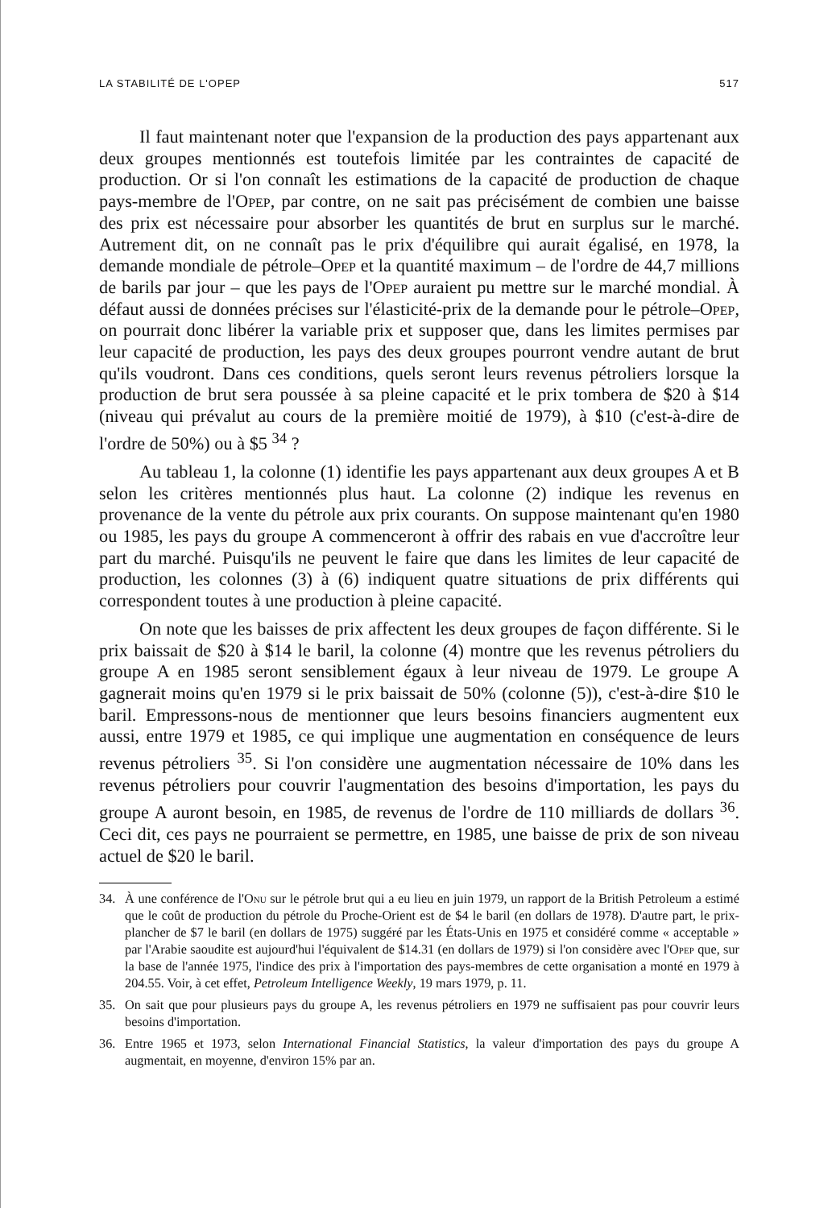LA STABILITÉ DE L'OPEP 517
Il faut maintenant noter que l'expansion de la production des pays appartenant aux deux groupes mentionnés est toutefois limitée par les contraintes de capacité de production. Or si l'on connaît les estimations de la capacité de production de chaque pays-membre de l'Opep, par contre, on ne sait pas précisément de combien une baisse des prix est nécessaire pour absorber les quantités de brut en surplus sur le marché. Autrement dit, on ne connaît pas le prix d'équilibre qui aurait égalisé, en 1978, la demande mondiale de pétrole–Opep et la quantité maximum – de l'ordre de 44,7 millions de barils par jour – que les pays de l'Opep auraient pu mettre sur le marché mondial. À défaut aussi de données précises sur l'élasticité-prix de la demande pour le pétrole–Opep, on pourrait donc libérer la variable prix et supposer que, dans les limites permises par leur capacité de production, les pays des deux groupes pourront vendre autant de brut qu'ils voudront. Dans ces conditions, quels seront leurs revenus pétroliers lorsque la production de brut sera poussée à sa pleine capacité et le prix tombera de $20 à $14 (niveau qui prévalut au cours de la première moitié de 1979), à $10 (c'est-à-dire de l'ordre de 50%) ou à $5 <sup>34</sup> ?
Au tableau 1, la colonne (1) identifie les pays appartenant aux deux groupes A et B selon les critères mentionnés plus haut. La colonne (2) indique les revenus en provenance de la vente du pétrole aux prix courants. On suppose maintenant qu'en 1980 ou 1985, les pays du groupe A commenceront à offrir des rabais en vue d'accroître leur part du marché. Puisqu'ils ne peuvent le faire que dans les limites de leur capacité de production, les colonnes (3) à (6) indiquent quatre situations de prix différents qui correspondent toutes à une production à pleine capacité.
On note que les baisses de prix affectent les deux groupes de façon différente. Si le prix baissait de $20 à $14 le baril, la colonne (4) montre que les revenus pétroliers du groupe A en 1985 seront sensiblement égaux à leur niveau de 1979. Le groupe A gagnerait moins qu'en 1979 si le prix baissait de 50% (colonne (5)), c'est-à-dire $10 le baril. Empressons-nous de mentionner que leurs besoins financiers augmentent eux aussi, entre 1979 et 1985, ce qui implique une augmentation en conséquence de leurs revenus pétroliers <sup>35</sup>. Si l'on considère une augmentation nécessaire de 10% dans les revenus pétroliers pour couvrir l'augmentation des besoins d'importation, les pays du groupe A auront besoin, en 1985, de revenus de l'ordre de 110 milliards de dollars <sup>36</sup>. Ceci dit, ces pays ne pourraient se permettre, en 1985, une baisse de prix de son niveau actuel de $20 le baril.
34. À une conférence de l'Onu sur le pétrole brut qui a eu lieu en juin 1979, un rapport de la British Petroleum a estimé que le coût de production du pétrole du Proche-Orient est de $4 le baril (en dollars de 1978). D'autre part, le prix-plancher de $7 le baril (en dollars de 1975) suggéré par les États-Unis en 1975 et considéré comme « acceptable » par l'Arabie saoudite est aujourd'hui l'équivalent de $14.31 (en dollars de 1979) si l'on considère avec l'Opep que, sur la base de l'année 1975, l'indice des prix à l'importation des pays-membres de cette organisation a monté en 1979 à 204.55. Voir, à cet effet, Petroleum Intelligence Weekly, 19 mars 1979, p. 11.
35. On sait que pour plusieurs pays du groupe A, les revenus pétroliers en 1979 ne suffisaient pas pour couvrir leurs besoins d'importation.
36. Entre 1965 et 1973, selon International Financial Statistics, la valeur d'importation des pays du groupe A augmentait, en moyenne, d'environ 15% par an.